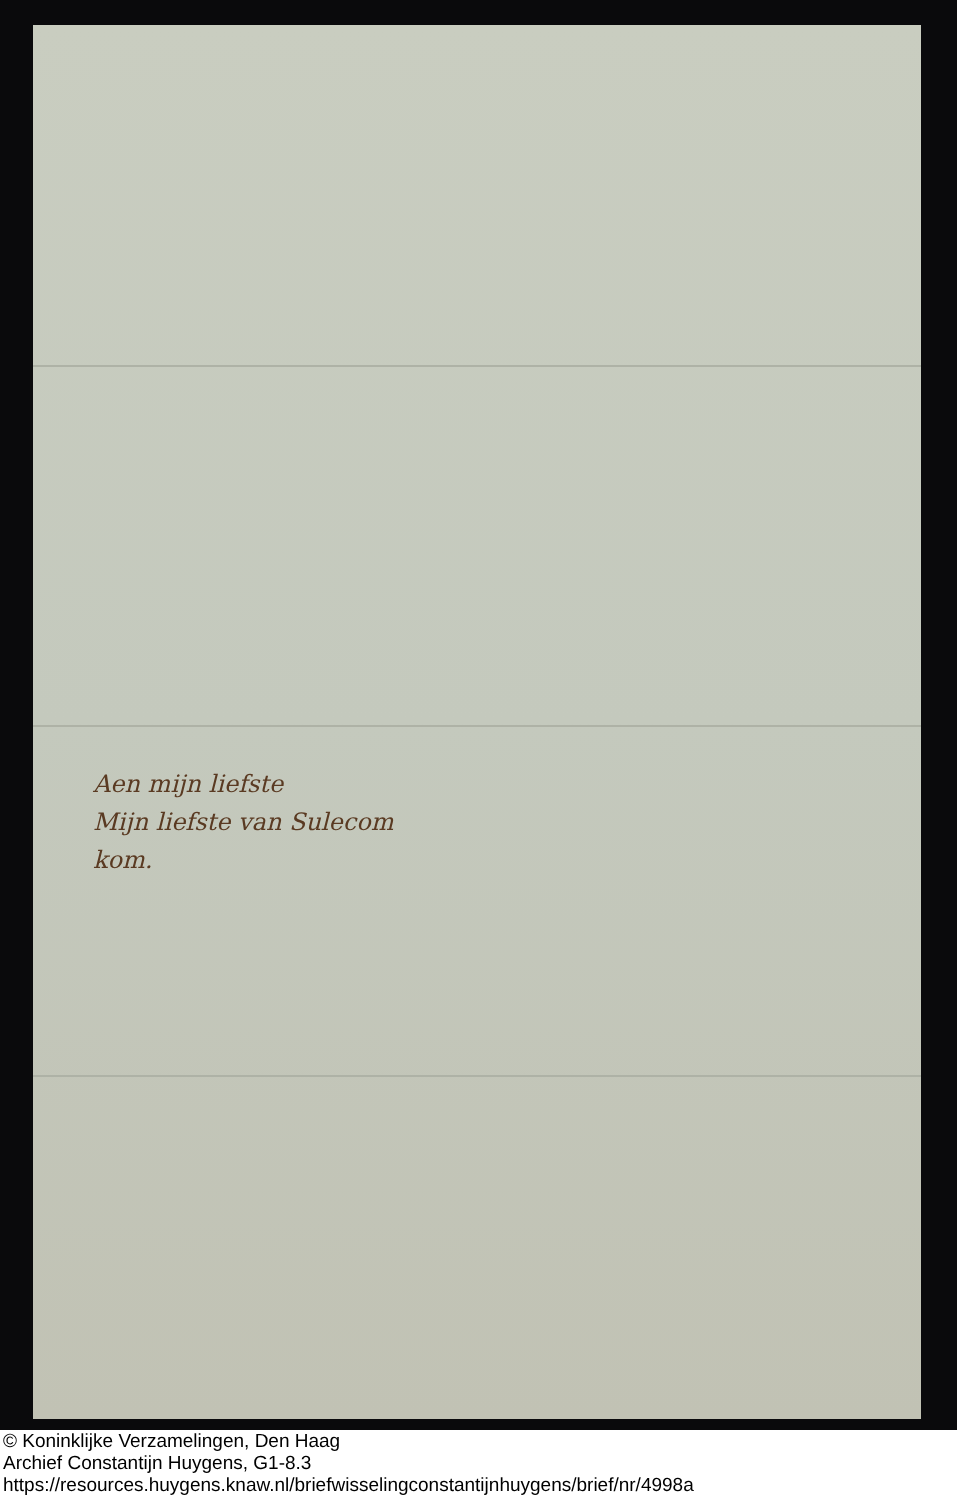Aen mijn liefste
Mijn liefste van Sulecom
kom.
© Koninklijke Verzamelingen, Den Haag
Archief Constantijn Huygens, G1-8.3
https://resources.huygens.knaw.nl/briefwisselingconstantijnhuygens/brief/nr/4998a